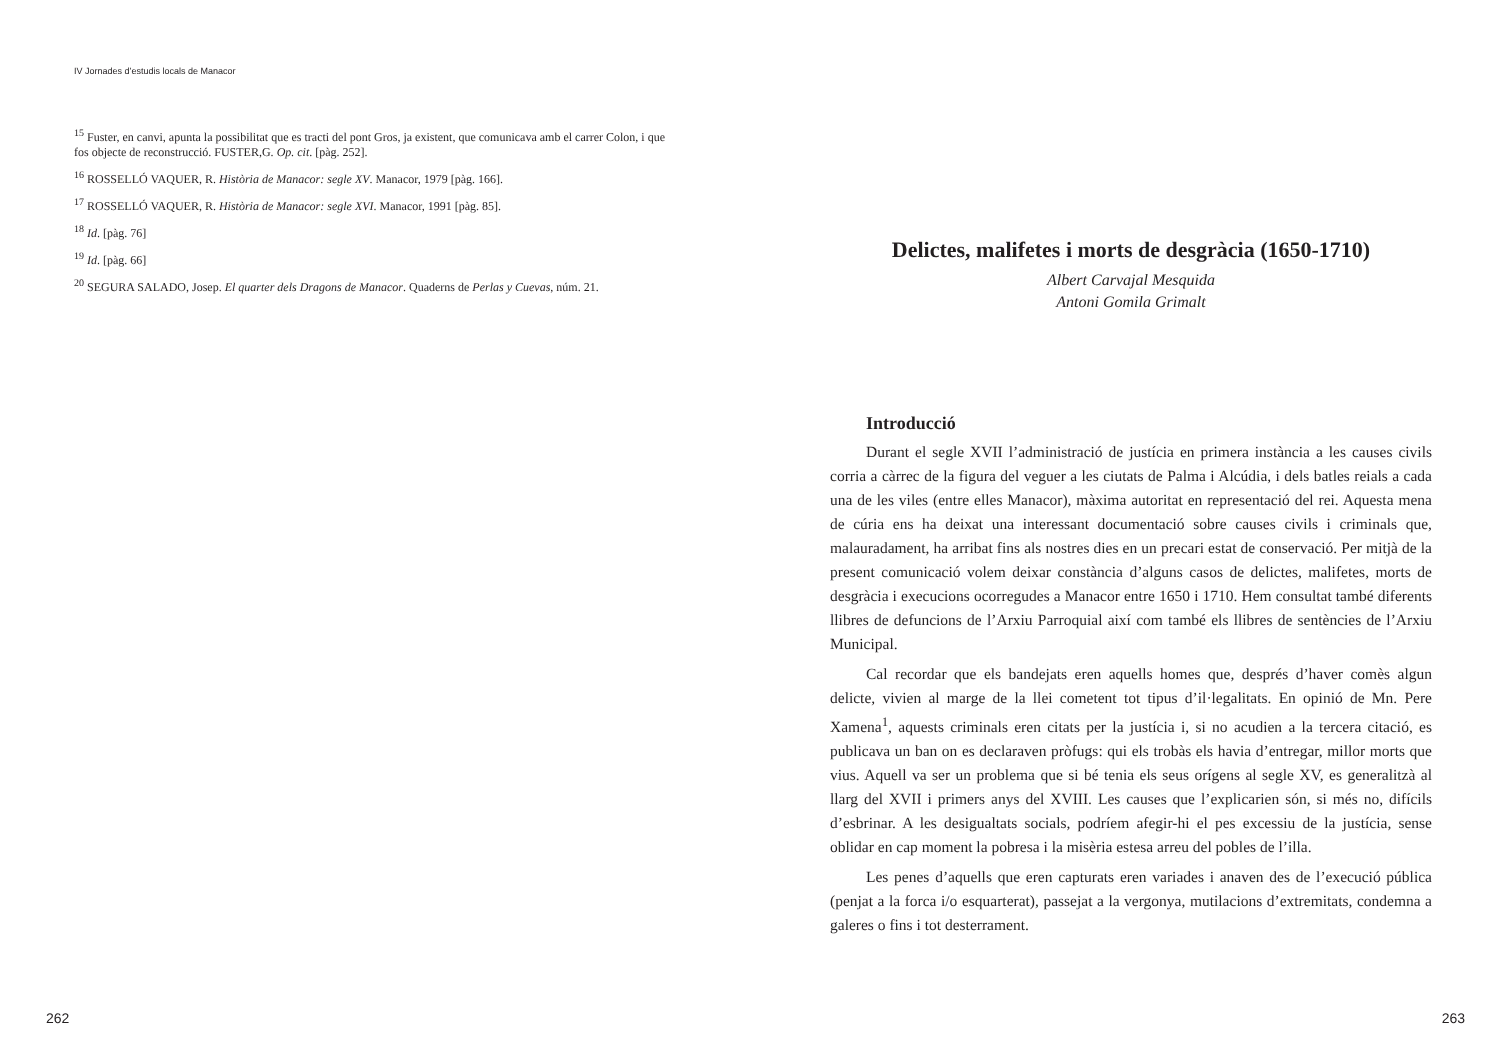IV Jornades d’estudis locals de Manacor
<sup>15</sup> Fuster, en canvi, apunta la possibilitat que es tracti del pont Gros, ja existent, que comunicava amb el carrer Colon, i que fos objecte de reconstrucció. FUSTER,G. Op. cit. [pàg. 252].
<sup>16</sup> ROSSELLÓ VAQUER, R. Història de Manacor: segle XV. Manacor, 1979 [pàg. 166].
<sup>17</sup> ROSSELLÓ VAQUER, R. Història de Manacor: segle XVI. Manacor, 1991 [pàg. 85].
<sup>18</sup> Id. [pàg. 76]
<sup>19</sup> Id. [pàg. 66]
<sup>20</sup> SEGURA SALADO, Josep. El quarter dels Dragons de Manacor. Quaderns de Perlas y Cuevas, núm. 21.
262
Delictes, malifetes i morts de desgràcia (1650-1710)
Albert Carvajal Mesquida
Antoni Gomila Grimalt
Introducció
Durant el segle XVII l’administració de justícia en primera instància a les causes civils corria a càrrec de la figura del veguer a les ciutats de Palma i Alcúdia, i dels batles reials a cada una de les viles (entre elles Manacor), màxima autoritat en representació del rei. Aquesta mena de cúria ens ha deixat una interessant documentació sobre causes civils i criminals que, malauradament, ha arribat fins als nostres dies en un precari estat de conservació. Per mitjà de la present comunicació volem deixar constància d’alguns casos de delictes, malifetes, morts de desgràcia i execucions ocorregudes a Manacor entre 1650 i 1710. Hem consultat també diferents llibres de defuncions de l’Arxiu Parroquial així com també els llibres de sentències de l’Arxiu Municipal.
Cal recordar que els bandejats eren aquells homes que, després d’haver comès algun delicte, vivien al marge de la llei cometent tot tipus d’il·legalitats. En opinió de Mn. Pere Xamena<sup>1</sup>, aquests criminals eren citats per la justícia i, si no acudien a la tercera citació, es publicava un ban on es declaraven pròfugs: qui els trobàs els havia d’entregar, millor morts que vius. Aquell va ser un problema que si bé tenia els seus orígens al segle XV, es generalitzà al llarg del XVII i primers anys del XVIII. Les causes que l’explicarien són, si més no, difícils d’esbrinar. A les desigualtats socials, podríem afegir-hi el pes excessiu de la justícia, sense oblidar en cap moment la pobresa i la misèria estesa arreu del pobles de l’illa.
Les penes d’aquells que eren capturats eren variades i anaven des de l’execució pública (penjat a la forca i/o esquarterat), passejat a la vergonya, mutilacions d’extremitats, condemna a galeres o fins i tot desterrament.
263